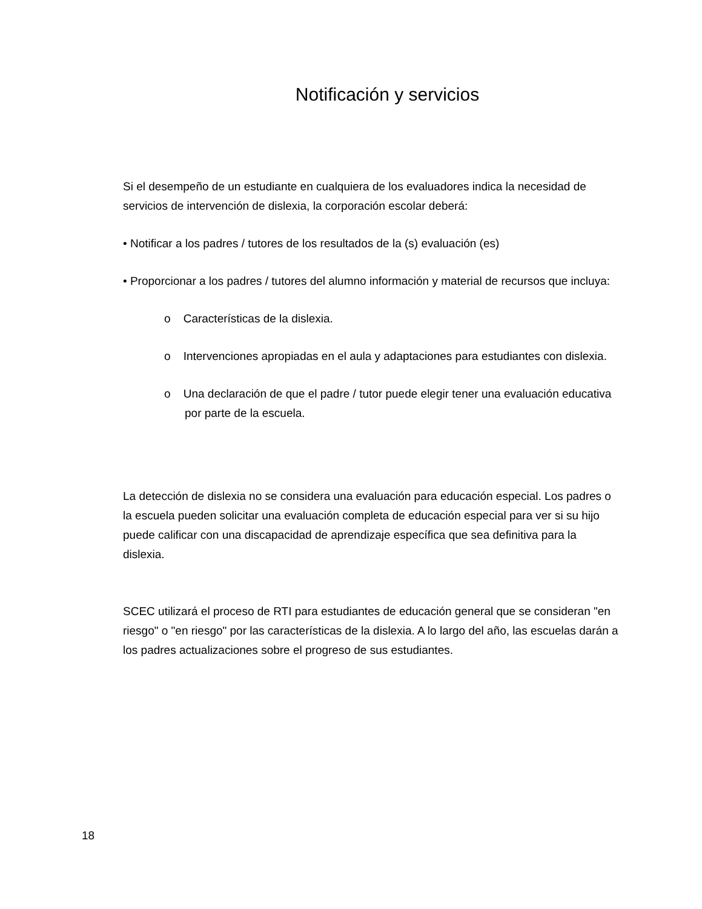Notificación y servicios
Si el desempeño de un estudiante en cualquiera de los evaluadores indica la necesidad de servicios de intervención de dislexia, la corporación escolar deberá:
• Notificar a los padres / tutores de los resultados de la (s) evaluación (es)
• Proporcionar a los padres / tutores del alumno información y material de recursos que incluya:
o Características de la dislexia.
o Intervenciones apropiadas en el aula y adaptaciones para estudiantes con dislexia.
o Una declaración de que el padre / tutor puede elegir tener una evaluación educativa por parte de la escuela.
La detección de dislexia no se considera una evaluación para educación especial. Los padres o la escuela pueden solicitar una evaluación completa de educación especial para ver si su hijo puede calificar con una discapacidad de aprendizaje específica que sea definitiva para la dislexia.
SCEC utilizará el proceso de RTI para estudiantes de educación general que se consideran "en riesgo" o "en riesgo" por las características de la dislexia. A lo largo del año, las escuelas darán a los padres actualizaciones sobre el progreso de sus estudiantes.
18